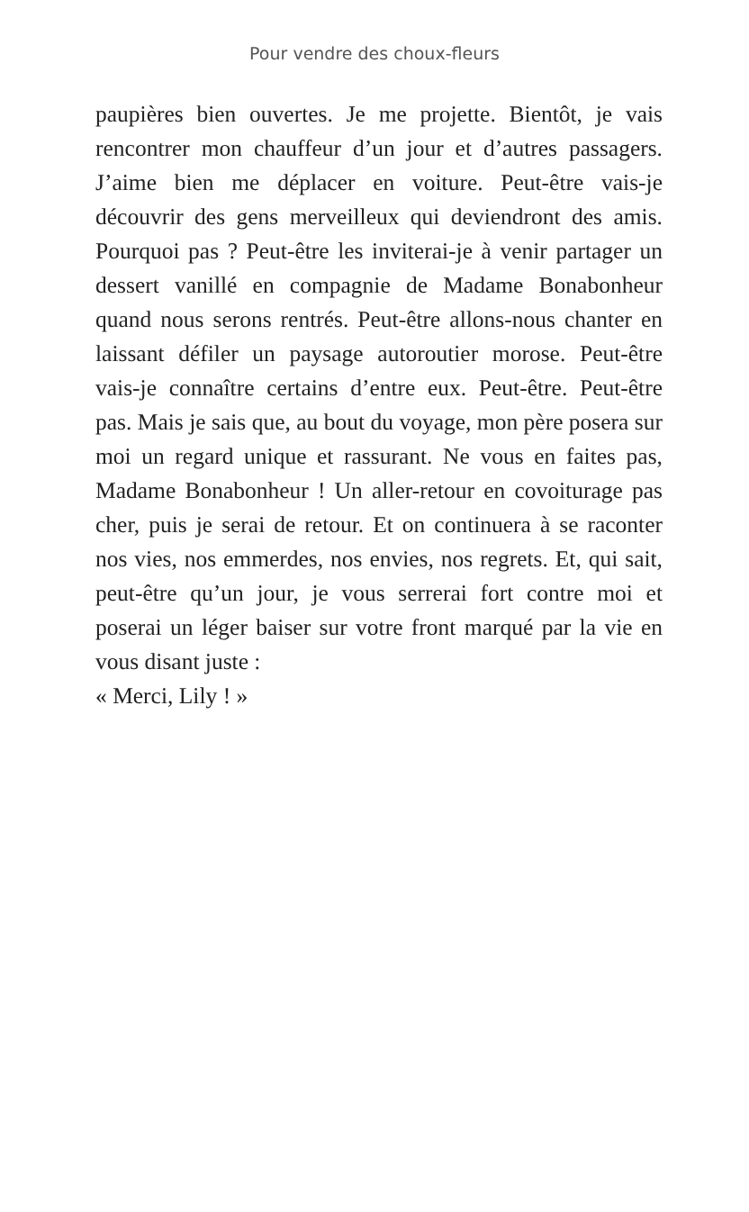Pour vendre des choux-fleurs
paupières bien ouvertes. Je me projette. Bientôt, je vais rencontrer mon chauffeur d’un jour et d’autres passagers. J’aime bien me déplacer en voiture. Peut-être vais-je découvrir des gens merveilleux qui deviendront des amis. Pourquoi pas ? Peut-être les inviterai-je à venir partager un dessert vanillé en compagnie de Madame Bonabonheur quand nous serons rentrés. Peut-être allons-nous chanter en laissant défiler un paysage autoroutier morose. Peut-être vais-je connaître certains d’entre eux. Peut-être. Peut-être pas. Mais je sais que, au bout du voyage, mon père posera sur moi un regard unique et rassurant. Ne vous en faites pas, Madame Bonabonheur ! Un aller-retour en covoiturage pas cher, puis je serai de retour. Et on continuera à se raconter nos vies, nos emmerdes, nos envies, nos regrets. Et, qui sait, peut-être qu’un jour, je vous serrerai fort contre moi et poserai un léger baiser sur votre front marqué par la vie en vous disant juste :
« Merci, Lily ! »